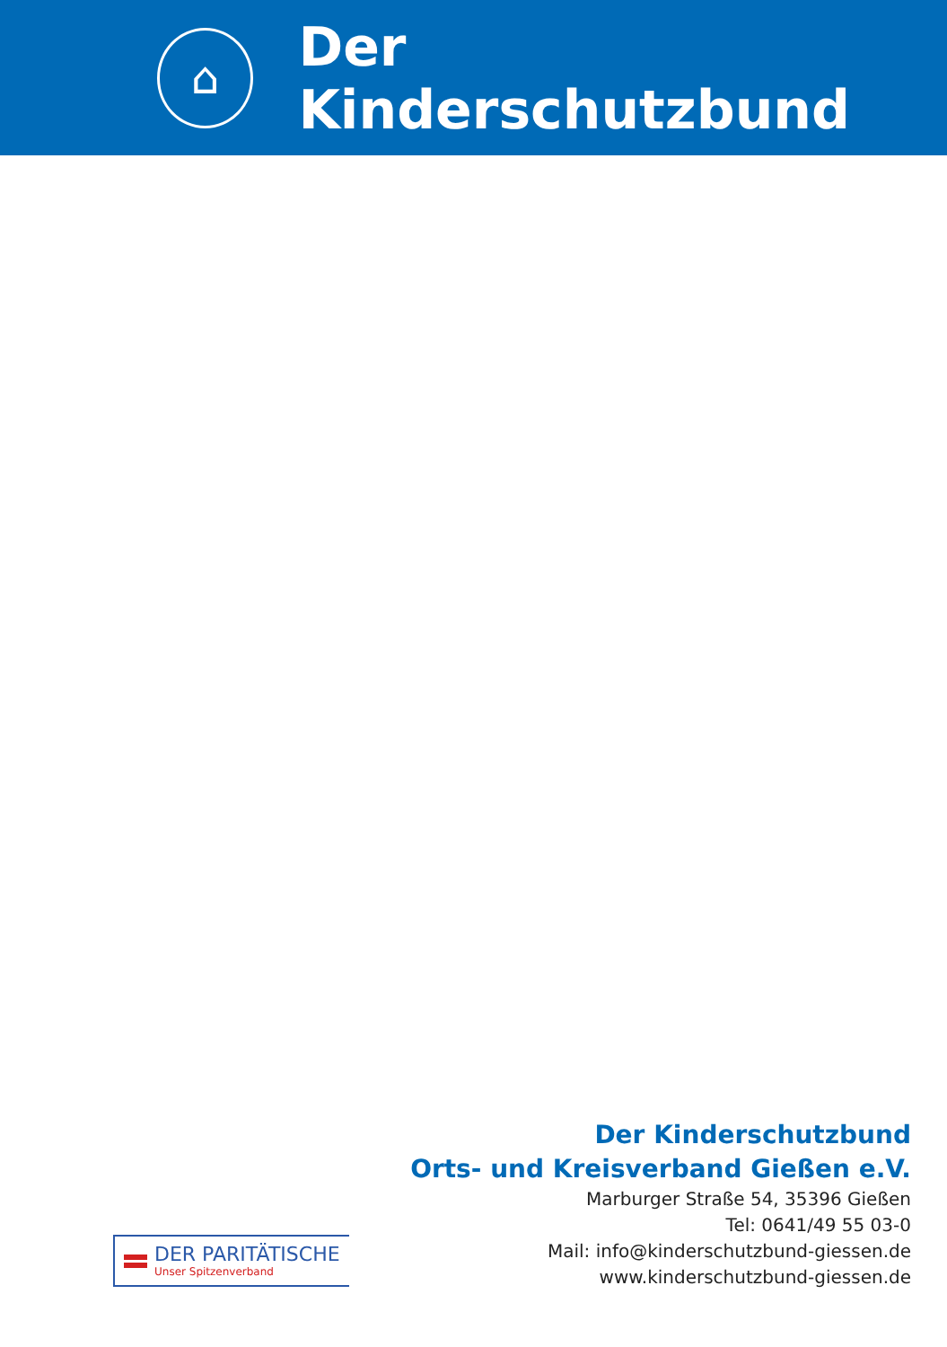⌂
Der Kinderschutzbund
Der Kinderschutzbund
Orts- und Kreisverband Gießen e.V.
Marburger Straße 54, 35396 Gießen
Tel: 0641/49 55 03-0
Mail: info@kinderschutzbund-giessen.de
www.kinderschutzbund-giessen.de
DER PARITÄTISCHE
Unser Spitzenverband